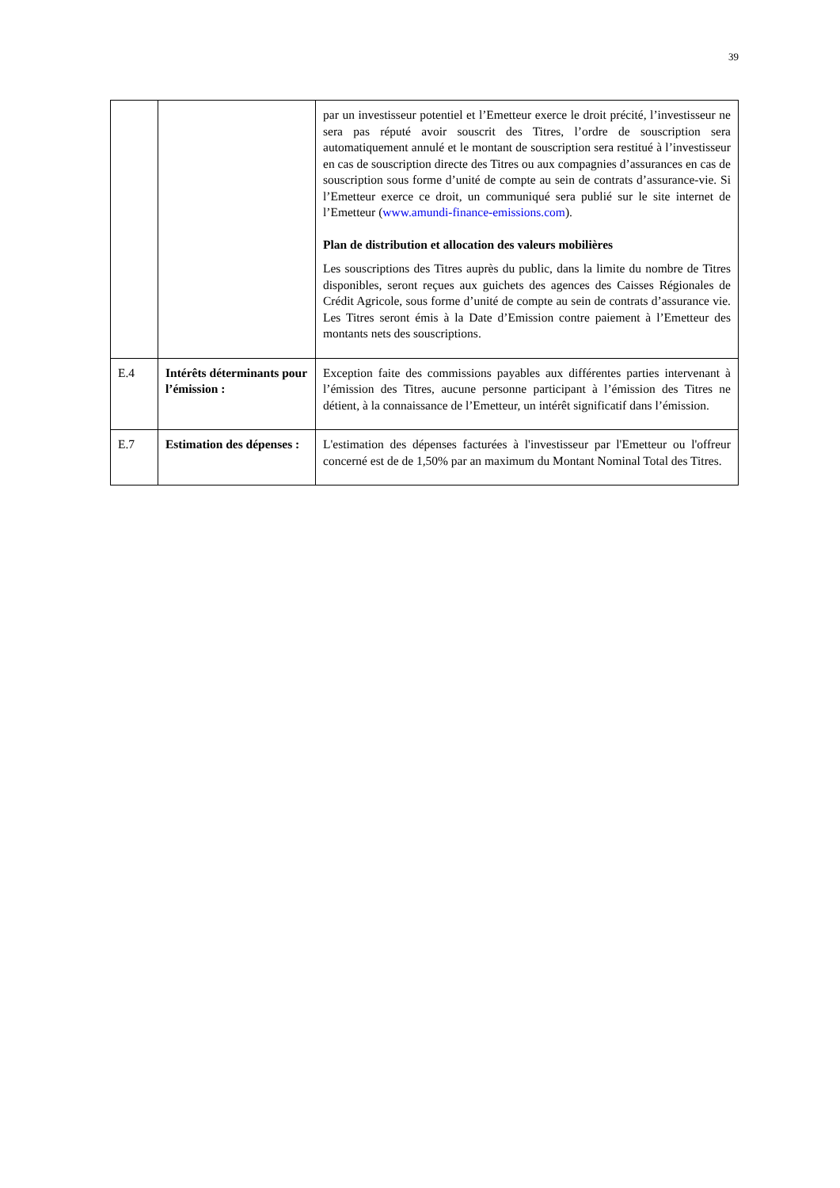39
| | | par un investisseur potentiel et l’Emetteur exerce le droit précité, l’investisseur ne sera pas réputé avoir souscrit des Titres, l’ordre de souscription sera automatiquement annulé et le montant de souscription sera restitué à l’investisseur en cas de souscription directe des Titres ou aux compagnies d’assurances en cas de souscription sous forme d’unité de compte au sein de contrats d’assurance-vie. Si l’Emetteur exerce ce droit, un communiqué sera publié sur le site internet de l’Emetteur ( www.amundi-finance-emissions.com ). Plan de distribution et allocation des valeurs mobilières Les souscriptions des Titres auprès du public, dans la limite du nombre de Titres disponibles, seront reçues aux guichets des agences des Caisses Régionales de Crédit Agricole, sous forme d’unité de compte au sein de contrats d’assurance vie. Les Titres seront émis à la Date d’Emission contre paiement à l’Emetteur des montants nets des souscriptions. |
| E.4 | Intérêts déterminants pour l’émission : | Exception faite des commissions payables aux différentes parties intervenant à l’émission des Titres, aucune personne participant à l’émission des Titres ne détient, à la connaissance de l’Emetteur, un intérêt significatif dans l’émission. |
| E.7 | Estimation des dépenses : | L'estimation des dépenses facturées à l'investisseur par l'Emetteur ou l'offreur concerné est de de 1,50% par an maximum du Montant Nominal Total des Titres. |